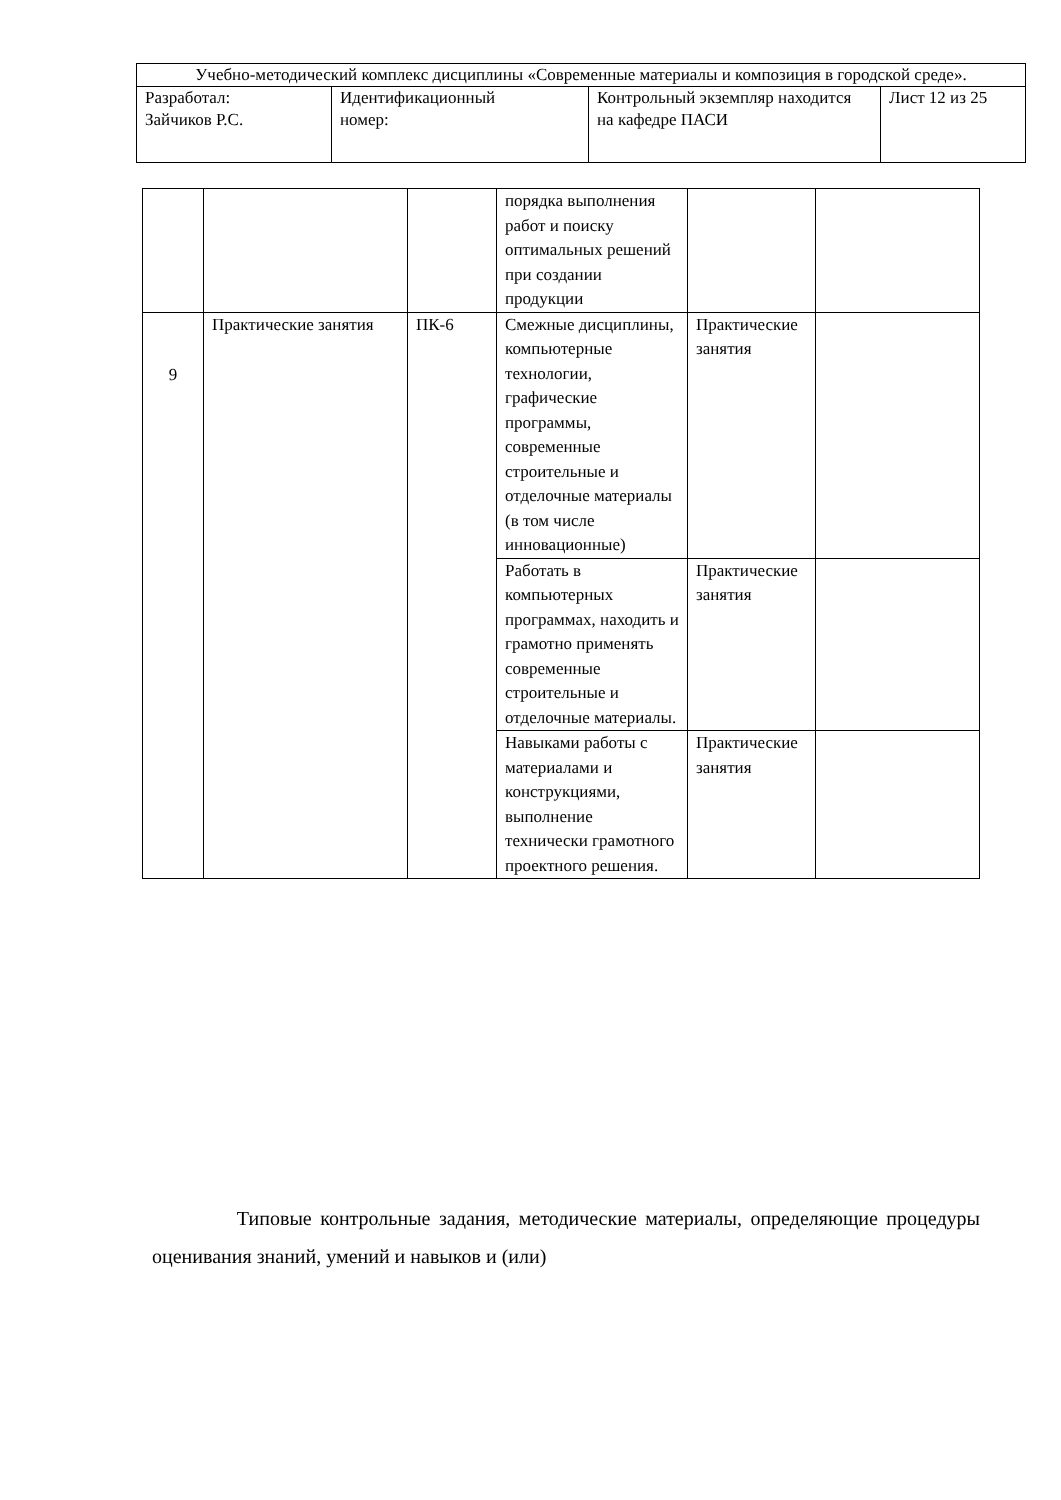| Учебно-методический комплекс дисциплины «Современные материалы и композиция в городской среде». | | | |
| Разработал: Зайчиков Р.С. | Идентификационный номер: | Контрольный экземпляр находится на кафедре ПАСИ | Лист 12 из 25 |
| | | | порядка выполнения работ и поиску оптимальных решений при создании продукции | | |
| 9 | Практические занятия | ПК-6 | Смежные дисциплины, компьютерные технологии, графические программы, современные строительные и отделочные материалы (в том числе инновационные) | Практические занятия | |
| | | | Работать в компьютерных программах, находить и грамотно применять современные строительные и отделочные материалы. | Практические занятия | |
| | | | Навыками работы с материалами и конструкциями, выполнение технически грамотного проектного решения. | Практические занятия | |
Типовые контрольные задания, методические материалы, определяющие процедуры оценивания знаний, умений и навыков и (или)